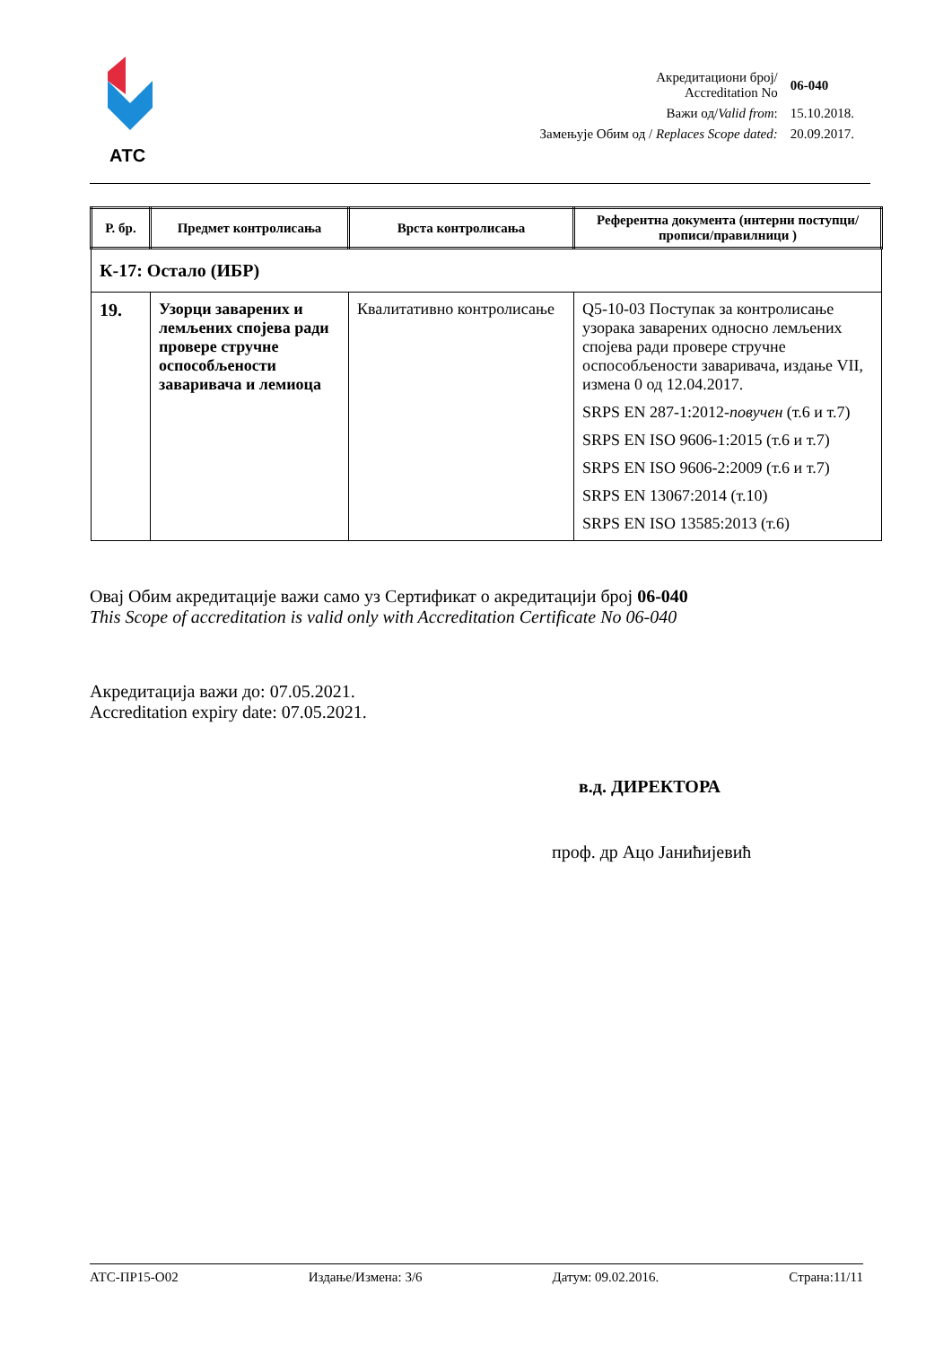АТС
| Акредитациони број/ Accreditation No | 06-040 |
| Важи од/ Valid from : | 15.10.2018. |
| Замењује Обим од / Replaces Scope dated: | 20.09.2017. |
| Р. бр. | Предмет контролисања | Врста контролисања | Референтна документа (интерни поступци/прописи/правилници ) |
| --- | --- | --- | --- |
| К-17: Остало (ИБР) | | | |
| 19. | Узорци заварених и лемљених спојева ради провере стручне оспособљености заваривача и лемиоца | Квалитативно контролисање | Q5-10-03 Поступак за контролисање узорака заварених односно лемљених спојева ради провере стручне оспособљености заваривача, издање VII, измена 0 од 12.04.2017. SRPS EN 287-1:2012- повучен (т.6 и т.7) SRPS EN ISO 9606-1:2015 (т.6 и т.7) SRPS EN ISO 9606-2:2009 (т.6 и т.7) SRPS EN 13067:2014 (т.10) SRPS EN ISO 13585:2013 (т.6) |
Овај Обим акредитације важи само уз Сертификат о акредитацији број 06-040
This Scope of accreditation is valid only with Accreditation Certificate No 06-040
Акредитација важи до: 07.05.2021.
Accreditation expiry date: 07.05.2021.
в.д. ДИРЕКТОРА
проф. др Ацо Јанићијевић
АТС-ПР15-О02 Издање/Измена: 3/6 Датум: 09.02.2016. Страна:11/11